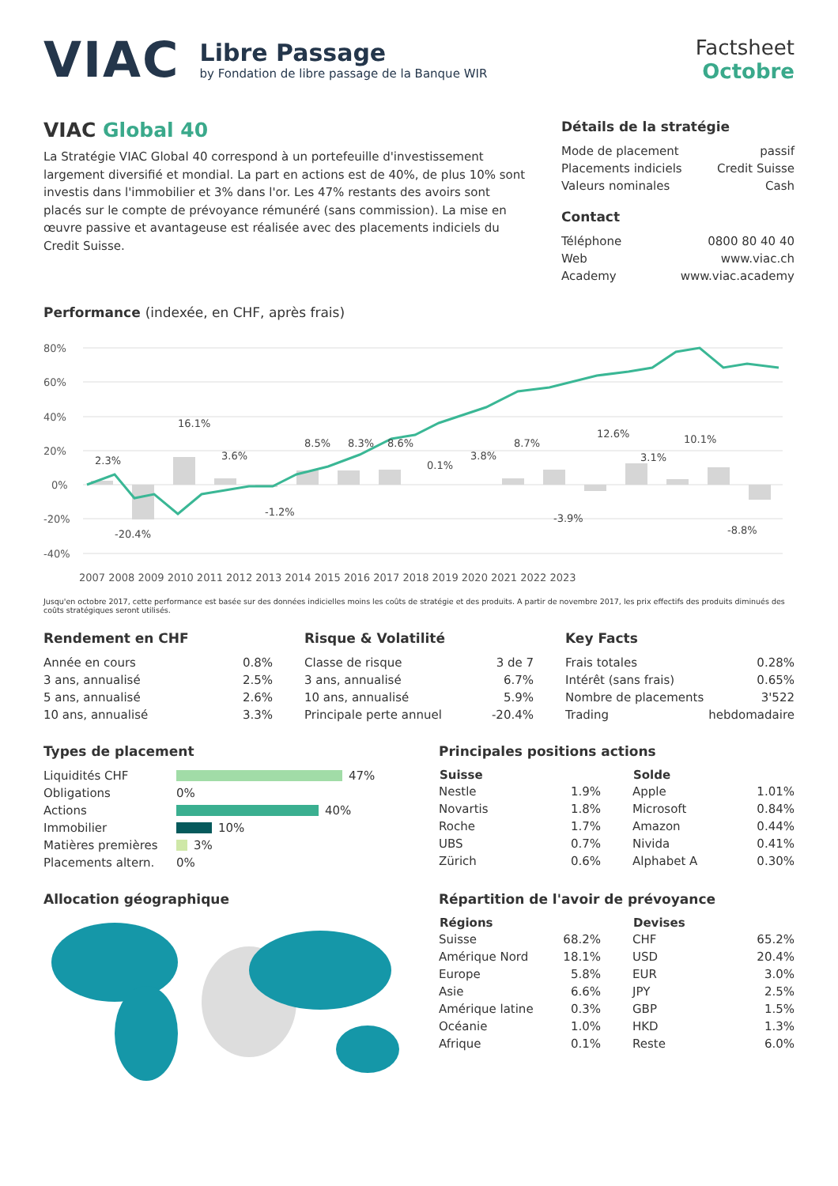VIAC
Libre Passage
by Fondation de libre passage de la Banque WIR
Factsheet
Octobre
VIAC Global 40
La Stratégie VIAC Global 40 correspond à un portefeuille d'investissement largement diversifié et mondial. La part en actions est de 40%, de plus 10% sont investis dans l'immobilier et 3% dans l'or. Les 47% restants des avoirs sont placés sur le compte de prévoyance rémunéré (sans commission). La mise en œuvre passive et avantageuse est réalisée avec des placements indiciels du Credit Suisse.
Détails de la stratégie
| Mode de placement | passif |
| Placements indiciels | Credit Suisse |
| Valeurs nominales | Cash |
Contact
| Téléphone | 0800 80 40 40 |
| Web | www.viac.ch |
| Academy | www.viac.academy |
Performance (indexée, en CHF, après frais)
80%
60%
40%
20%
0%
-20%
-40%
2.3%
-20.4%
16.1%
3.6%
-1.2%
8.5%
8.3%
8.6%
0.1%
3.8%
8.7%
-3.9%
12.6%
3.1%
10.1%
-8.8%
2007 2008 2009 2010 2011 2012 2013 2014 2015 2016 2017 2018 2019 2020 2021 2022 2023
Jusqu'en octobre 2017, cette performance est basée sur des données indicielles moins les coûts de stratégie et des produits. A partir de novembre 2017, les prix effectifs des produits diminués des coûts stratégiques seront utilisés.
Rendement en CHF
| Année en cours | 0.8% |
| 3 ans, annualisé | 2.5% |
| 5 ans, annualisé | 2.6% |
| 10 ans, annualisé | 3.3% |
Risque & Volatilité
| Classe de risque | 3 de 7 |
| 3 ans, annualisé | 6.7% |
| 10 ans, annualisé | 5.9% |
| Principale perte annuel | -20.4% |
Key Facts
| Frais totales | 0.28% |
| Intérêt (sans frais) | 0.65% |
| Nombre de placements | 3'522 |
| Trading | hebdomadaire |
Types de placement
| Liquidités CHF | 47% |
| Obligations | 0% |
| Actions | 40% |
| Immobilier | 10% |
| Matières premières | 3% |
| Placements altern. | 0% |
Principales positions actions
| Suisse | |
| --- | --- |
| Nestle | 1.9% |
| Novartis | 1.8% |
| Roche | 1.7% |
| UBS | 0.7% |
| Zürich | 0.6% |
| Solde | |
| --- | --- |
| Apple | 1.01% |
| Microsoft | 0.84% |
| Amazon | 0.44% |
| Nivida | 0.41% |
| Alphabet A | 0.30% |
Allocation géographique Répartition de l'avoir de prévoyance
| Régions | |
| --- | --- |
| Suisse | 68.2% |
| Amérique Nord | 18.1% |
| Europe | 5.8% |
| Asie | 6.6% |
| Amérique latine | 0.3% |
| Océanie | 1.0% |
| Afrique | 0.1% |
| Devises | |
| --- | --- |
| CHF | 65.2% |
| USD | 20.4% |
| EUR | 3.0% |
| JPY | 2.5% |
| GBP | 1.5% |
| HKD | 1.3% |
| Reste | 6.0% |